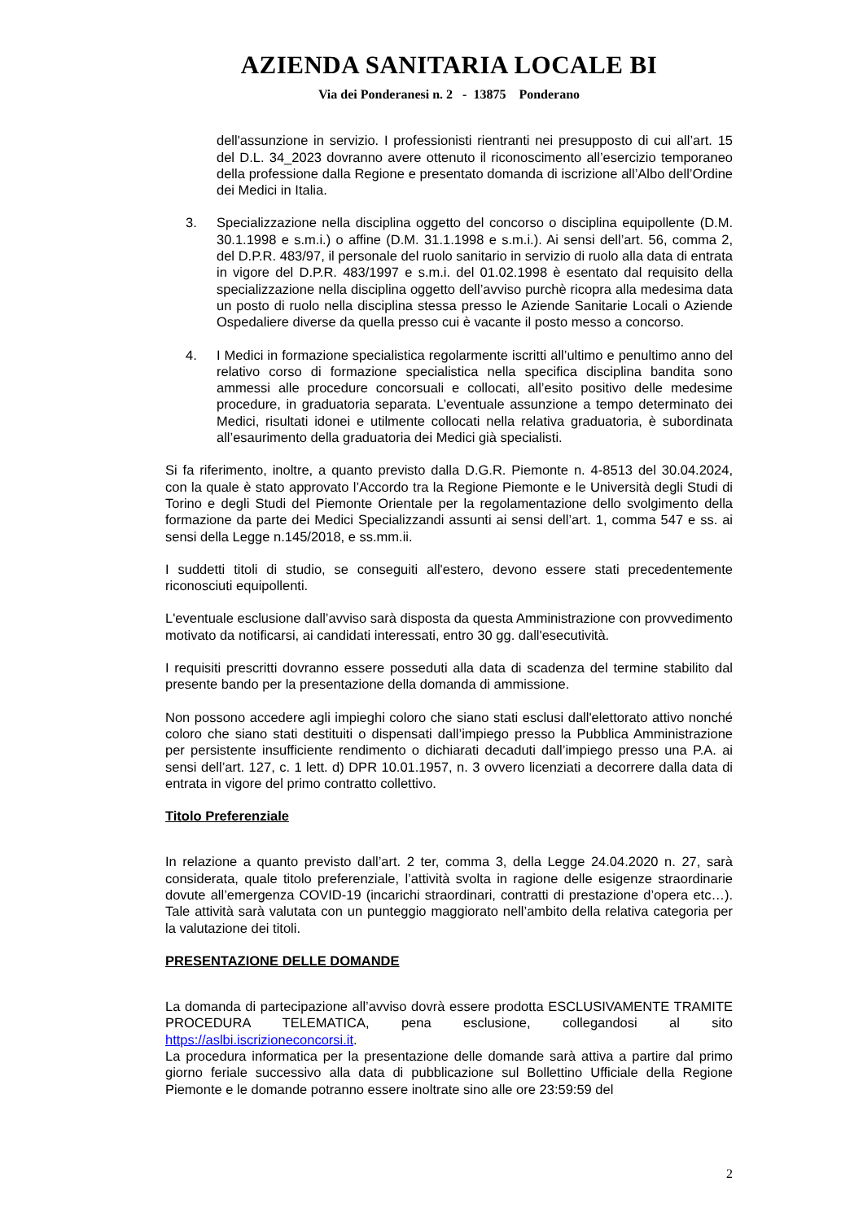AZIENDA SANITARIA LOCALE BI
Via dei Ponderanesi n. 2 - 13875 Ponderano
dell'assunzione in servizio. I professionisti rientranti nei presupposto di cui all’art. 15 del D.L. 34_2023 dovranno avere ottenuto il riconoscimento all’esercizio temporaneo della professione dalla Regione e presentato domanda di iscrizione all’Albo dell’Ordine dei Medici in Italia.
3. Specializzazione nella disciplina oggetto del concorso o disciplina equipollente (D.M. 30.1.1998 e s.m.i.) o affine (D.M. 31.1.1998 e s.m.i.). Ai sensi dell’art. 56, comma 2, del D.P.R. 483/97, il personale del ruolo sanitario in servizio di ruolo alla data di entrata in vigore del D.P.R. 483/1997 e s.m.i. del 01.02.1998 è esentato dal requisito della specializzazione nella disciplina oggetto dell’avviso purchè ricopra alla medesima data un posto di ruolo nella disciplina stessa presso le Aziende Sanitarie Locali o Aziende Ospedaliere diverse da quella presso cui è vacante il posto messo a concorso.
4. I Medici in formazione specialistica regolarmente iscritti all’ultimo e penultimo anno del relativo corso di formazione specialistica nella specifica disciplina bandita sono ammessi alle procedure concorsuali e collocati, all’esito positivo delle medesime procedure, in graduatoria separata. L’eventuale assunzione a tempo determinato dei Medici, risultati idonei e utilmente collocati nella relativa graduatoria, è subordinata all’esaurimento della graduatoria dei Medici già specialisti.
Si fa riferimento, inoltre, a quanto previsto dalla D.G.R. Piemonte n. 4-8513 del 30.04.2024, con la quale è stato approvato l’Accordo tra la Regione Piemonte e le Università degli Studi di Torino e degli Studi del Piemonte Orientale per la regolamentazione dello svolgimento della formazione da parte dei Medici Specializzandi assunti ai sensi dell’art. 1, comma 547 e ss. ai sensi della Legge n.145/2018, e ss.mm.ii.
I suddetti titoli di studio, se conseguiti all'estero, devono essere stati precedentemente riconosciuti equipollenti.
L'eventuale esclusione dall’avviso sarà disposta da questa Amministrazione con provvedimento motivato da notificarsi, ai candidati interessati, entro 30 gg. dall'esecutività.
I requisiti prescritti dovranno essere posseduti alla data di scadenza del termine stabilito dal presente bando per la presentazione della domanda di ammissione.
Non possono accedere agli impieghi coloro che siano stati esclusi dall'elettorato attivo nonché coloro che siano stati destituiti o dispensati dall’impiego presso la Pubblica Amministrazione per persistente insufficiente rendimento o dichiarati decaduti dall’impiego presso una P.A. ai sensi dell’art. 127, c. 1 lett. d) DPR 10.01.1957, n. 3 ovvero licenziati a decorrere dalla data di entrata in vigore del primo contratto collettivo.
Titolo Preferenziale
In relazione a quanto previsto dall’art. 2 ter, comma 3, della Legge 24.04.2020 n. 27, sarà considerata, quale titolo preferenziale, l’attività svolta in ragione delle esigenze straordinarie dovute all’emergenza COVID-19 (incarichi straordinari, contratti di prestazione d’opera etc…). Tale attività sarà valutata con un punteggio maggiorato nell’ambito della relativa categoria per la valutazione dei titoli.
PRESENTAZIONE DELLE DOMANDE
La domanda di partecipazione all’avviso dovrà essere prodotta ESCLUSIVAMENTE TRAMITE PROCEDURA TELEMATICA, pena esclusione, collegandosi al sito https://aslbi.iscrizioneconcorsi.it.
La procedura informatica per la presentazione delle domande sarà attiva a partire dal primo giorno feriale successivo alla data di pubblicazione sul Bollettino Ufficiale della Regione Piemonte e le domande potranno essere inoltrate sino alle ore 23:59:59 del
2